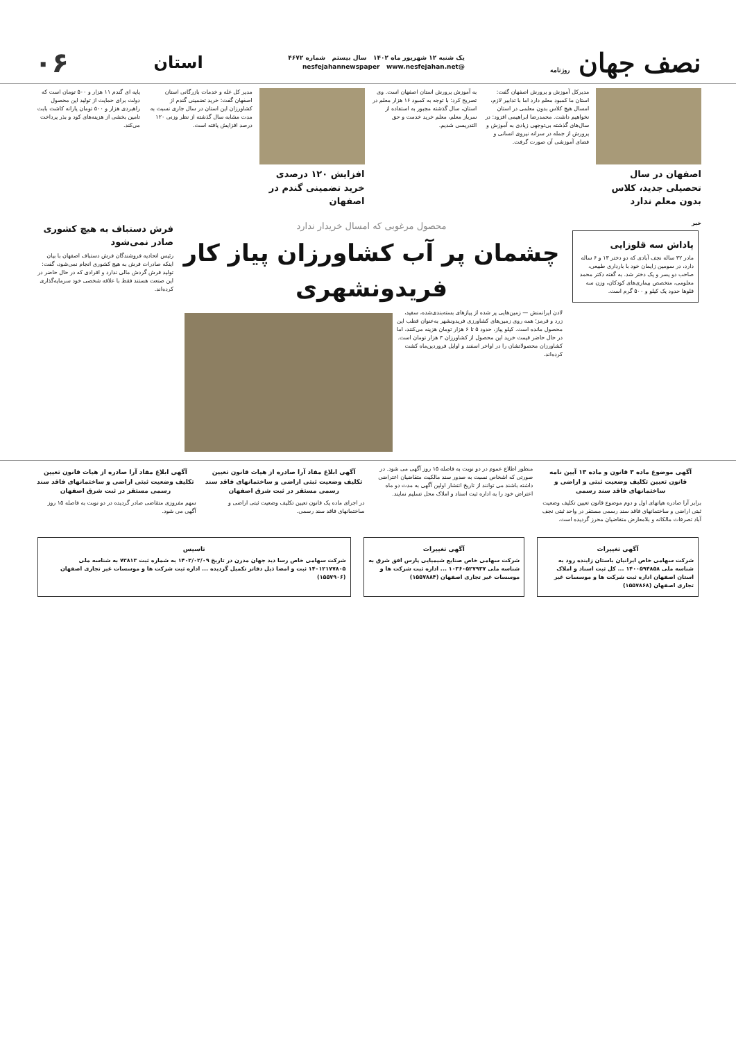نصف جهان روزنامه
یک شنبه ۱۲ شهریور ماه ۱۴۰۲ سال بیستم شماره ۴۶۷۲
@nesfejahannewspaper www.nesfejahan.net
استان
۰۶
اصفهان در سال تحصیلی جدید، کلاس بدون معلم ندارد
مدیرکل آموزش و پرورش اصفهان گفت: استان ما کمبود معلم دارد اما با تدابیر لازم، امسال هیچ کلاس بدون معلمی در استان نخواهیم داشت. محمدرضا ابراهیمی افزود: در سال‌های گذشته بی‌توجهی زیادی به آموزش و پرورش از جمله در سرانه نیروی انسانی و فضای آموزشی آن صورت گرفت.
به آموزش پرورش استان اصفهان است. وی تصریح کرد: با توجه به کمبود ۱۶ هزار معلم در استان، سال گذشته مجبور به استفاده از سرباز معلم، معلم خرید خدمت و حق التدریسی شدیم.
افزایش ۱۲۰ درصدی خرید تضمینی گندم در اصفهان
مدیر کل غله و خدمات بازرگانی استان اصفهان گفت: خرید تضمینی گندم از کشاورزان این استان در سال جاری نسبت به مدت مشابه سال گذشته از نظر وزنی ۱۲۰ درصد افزایش یافته است.
پایه ای گندم ۱۱ هزار و ۵۰۰ تومان است که دولت برای حمایت از تولید این محصول راهبردی هزار و ۵۰۰ تومان یارانه کاشت بابت تامین بخشی از هزینه‌های کود و بذر پرداخت می‌کند.
خبر
پاداش سه قلوزایی
مادر ۳۲ ساله نجف آبادی که دو دختر ۱۳ و ۶ ساله دارد، در سومین زایمان خود با بارداری طبیعی، صاحب دو پسر و یک دختر شد. به گفته دکتر محمد معلومی، متخصص بیماری‌های کودکان، وزن سه قلوها حدود یک کیلو و ۵۰۰ گرم است.
محصول مرغوبی که امسال خریدار ندارد
چشمان پر آب کشاورزان پیاز کار فریدونشهری
لادن ایرانمنش — زمین‌هایی پر شده از پیازهای بسته‌بندی‌شده، سفید، زرد و قرمز؛ همه روی زمین‌های کشاورزی فریدونشهر به‌عنوان قطب این محصول مانده است. کیلو پیاز، حدود ۵ تا ۶ هزار تومان هزینه می‌کنند، اما در حال حاضر قیمت خرید این محصول از کشاورزان ۳ هزار تومان است. کشاورزان محصولاتشان را در اواخر اسفند و اوایل فروردین‌ماه کشت کرده‌اند.
فرش دستباف به هیچ کشوری صادر نمی‌شود
رئیس اتحادیه فروشندگان فرش دستباف اصفهان با بیان اینکه صادرات فرش به هیچ کشوری انجام نمی‌شود، گفت: تولید فرش گردش مالی ندارد و افرادی که در حال حاضر در این صنعت هستند فقط با علاقه شخصی خود سرمایه‌گذاری کرده‌اند.
آگهی موضوع ماده ۳ قانون و ماده ۱۳ آیین نامه قانون تعیین تکلیف وضعیت ثبتی و اراضی و ساختمانهای فاقد سند رسمی
برابر آرا صادره هیاتهای اول و دوم موضوع قانون تعیین تکلیف وضعیت ثبتی اراضی و ساختمانهای فاقد سند رسمی مستقر در واحد ثبتی نجف آباد تصرفات مالکانه و بلامعارض متقاضیان محرز گردیده است.
منظور اطلاع عموم در دو نوبت به فاصله ۱۵ روز آگهی می شود. در صورتی که اشخاص نسبت به صدور سند مالکیت متقاضیان اعتراضی داشته باشند می توانند از تاریخ انتشار اولین آگهی به مدت دو ماه اعتراض خود را به اداره ثبت اسناد و املاک محل تسلیم نمایند.
آگهی ابلاغ مفاد آرا صادره از هیات قانون تعیین تکلیف وضعیت ثبتی اراضی و ساختمانهای فاقد سند رسمی مستقر در ثبت شرق اصفهان
در اجرای ماده یک قانون تعیین تکلیف وضعیت ثبتی اراضی و ساختمانهای فاقد سند رسمی.
آگهی ابلاغ مفاد آرا صادره از هیات قانون تعیین تکلیف وضعیت ثبتی اراضی و ساختمانهای فاقد سند رسمی مستقر در ثبت شرق اصفهان
سهم مفروزی متقاضی صادر گردیده در دو نوبت به فاصله ۱۵ روز آگهی می شود.
آگهی تغییرات
شرکت سهامی خاص ایرانیان باستان زاینده رود به شناسه ملی ۱۴۰۰۵۹۴۸۵۸ ... کل ثبت اسناد و املاک استان اصفهان اداره ثبت شرکت ها و موسسات غیر تجاری اصفهان (۱۵۵۷۸۶۸)
آگهی تغییرات
شرکت سهامی خاص صنایع شیمیایی پارس افق شرق به شناسه ملی ۱۰۳۶۰۵۲۷۹۳۷ ... اداره ثبت شرکت ها و موسسات غیر تجاری اصفهان (۱۵۵۷۸۸۴)
تاسیس
شرکت سهامی خاص رسا دید جهان مدرن در تاریخ ۱۴۰۲/۰۲/۰۹ به شماره ثبت ۷۳۸۱۳ به شناسه ملی ۱۴۰۱۲۱۷۷۸۰۵ ثبت و امضا ذیل دفاتر تکمیل گردیده ... اداره ثبت شرکت ها و موسسات غیر تجاری اصفهان (۱۵۵۷۹۰۶)